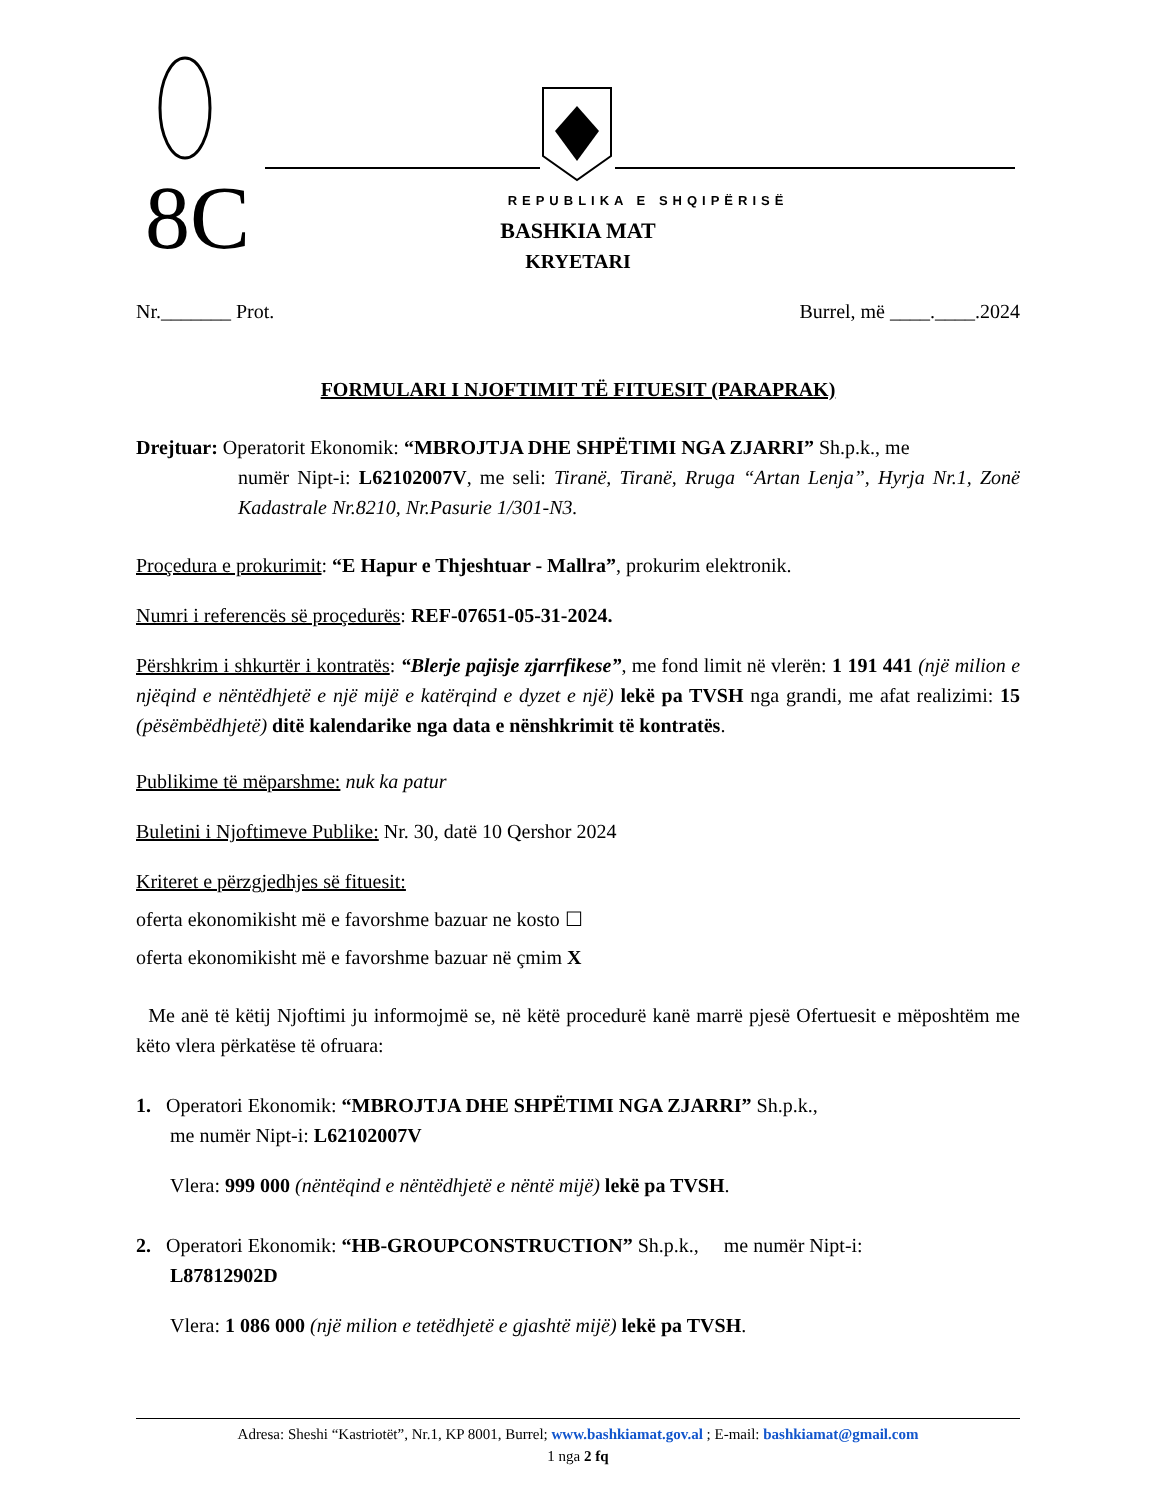8C
REPUBLIKA E SHQIPËRISË
BASHKIA MAT
KRYETARI
Nr._______ Prot. Burrel, më ____.____.2024
FORMULARI I NJOFTIMIT TË FITUESIT (PARAPRAK)
Drejtuar: Operatorit Ekonomik: “MBROJTJA DHE SHPËTIMI NGA ZJARRI” Sh.p.k., me
numër Nipt-i: L62102007V, me seli: Tiranë, Tiranë, Rruga “Artan Lenja”, Hyrja Nr.1, Zonë Kadastrale Nr.8210, Nr.Pasurie 1/301-N3.
Proçedura e prokurimit: “E Hapur e Thjeshtuar - Mallra”, prokurim elektronik.
Numri i referencës së proçedurës: REF-07651-05-31-2024.
Përshkrim i shkurtër i kontratës: “Blerje pajisje zjarrfikese”, me fond limit në vlerën: 1 191 441 (një milion e njëqind e nëntëdhjetë e një mijë e katërqind e dyzet e një) lekë pa TVSH nga grandi, me afat realizimi: 15 (pësëmbëdhjetë) ditë kalendarike nga data e nënshkrimit të kontratës.
Publikime të mëparshme: nuk ka patur
Buletini i Njoftimeve Publike: Nr. 30, datë 10 Qershor 2024
Kriteret e përzgjedhjes së fituesit:
oferta ekonomikisht më e favorshme bazuar ne kosto ☐
oferta ekonomikisht më e favorshme bazuar në çmim X
Me anë të këtij Njoftimi ju informojmë se, në këtë procedurë kanë marrë pjesë Ofertuesit e mëposhtëm me këto vlera përkatëse të ofruara:
1. Operatori Ekonomik: “MBROJTJA DHE SHPËTIMI NGA ZJARRI” Sh.p.k.,
me numër Nipt-i: L62102007V
Vlera: 999 000 (nëntëqind e nëntëdhjetë e nëntë mijë) lekë pa TVSH.
2. Operatori Ekonomik: “HB-GROUPCONSTRUCTION” Sh.p.k., me numër Nipt-i:
L87812902D
Vlera: 1 086 000 (një milion e tetëdhjetë e gjashtë mijë) lekë pa TVSH.
Adresa: Sheshi “Kastriotët”, Nr.1, KP 8001, Burrel; www.bashkiamat.gov.al ; E-mail: bashkiamat@gmail.com
1 nga 2 fq